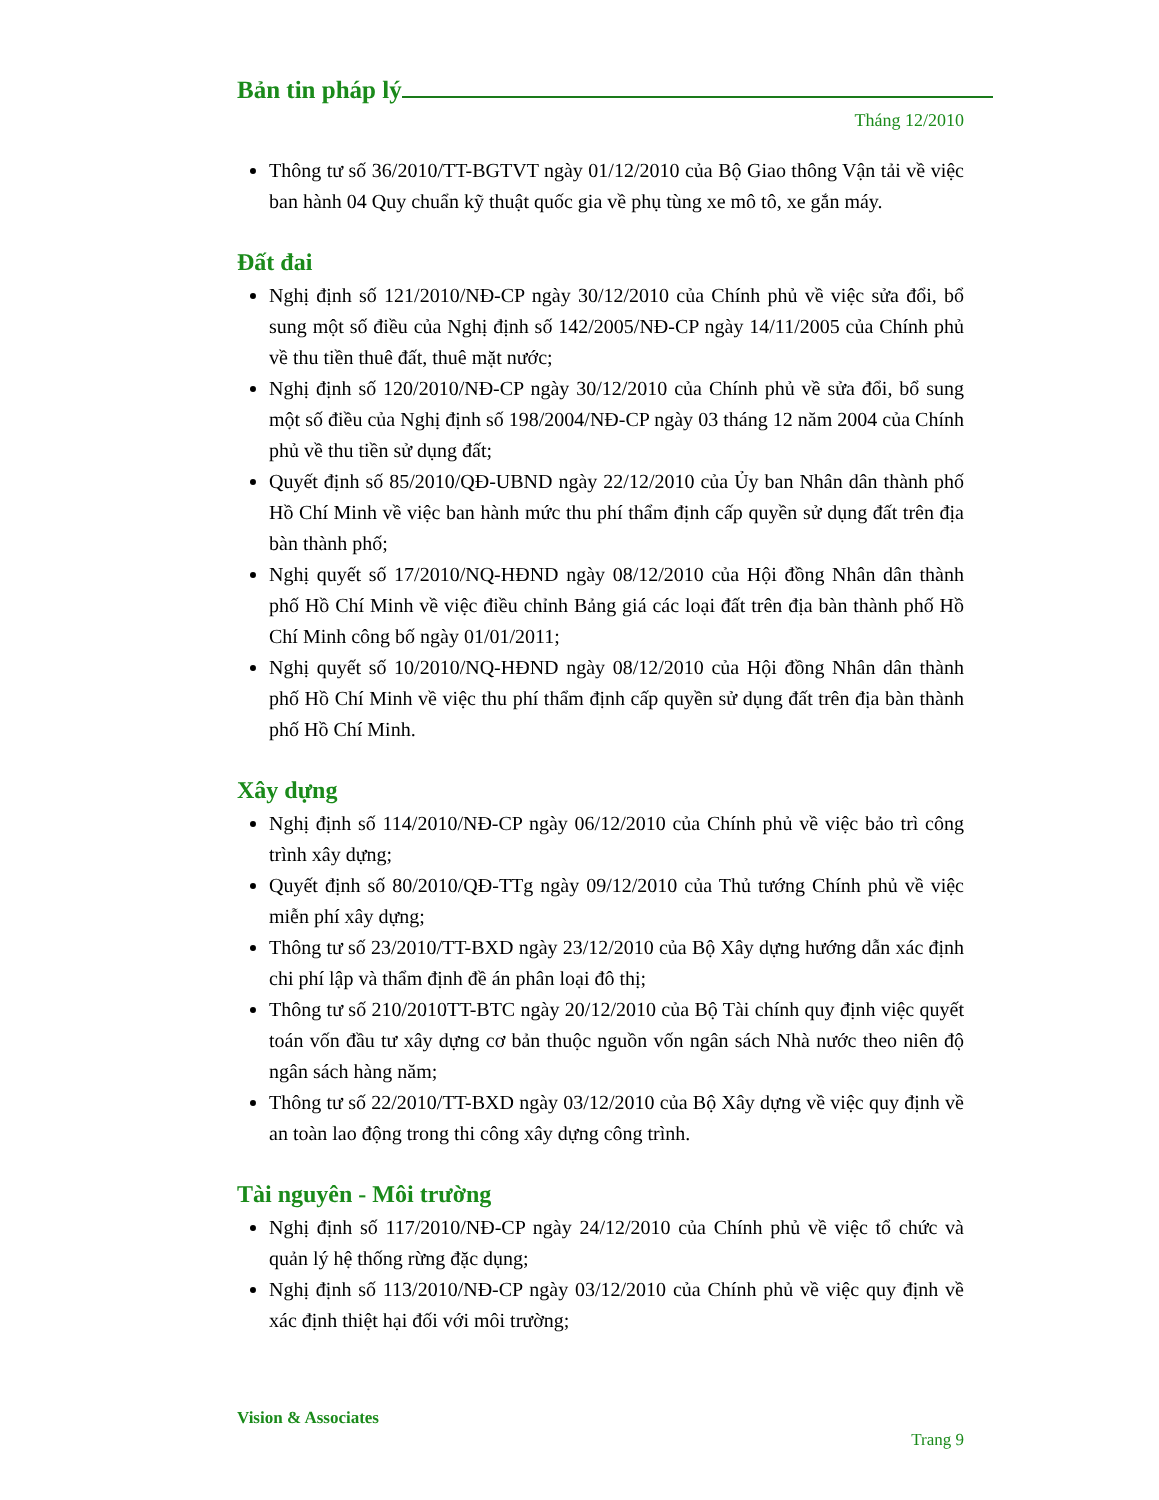Bản tin pháp lý
Tháng 12/2010
Thông tư số 36/2010/TT-BGTVT ngày 01/12/2010 của Bộ Giao thông Vận tải về việc ban hành 04 Quy chuẩn kỹ thuật quốc gia về phụ tùng xe mô tô, xe gắn máy.
Đất đai
Nghị định số 121/2010/NĐ-CP ngày 30/12/2010 của Chính phủ về việc sửa đổi, bổ sung một số điều của Nghị định số 142/2005/NĐ-CP ngày 14/11/2005 của Chính phủ về thu tiền thuê đất, thuê mặt nước;
Nghị định số 120/2010/NĐ-CP ngày 30/12/2010 của Chính phủ về sửa đổi, bổ sung một số điều của Nghị định số 198/2004/NĐ-CP ngày 03 tháng 12 năm 2004 của Chính phủ về thu tiền sử dụng đất;
Quyết định số 85/2010/QĐ-UBND ngày 22/12/2010 của Ủy ban Nhân dân thành phố Hồ Chí Minh về việc ban hành mức thu phí thẩm định cấp quyền sử dụng đất trên địa bàn thành phố;
Nghị quyết số 17/2010/NQ-HĐND ngày 08/12/2010 của Hội đồng Nhân dân thành phố Hồ Chí Minh về việc điều chỉnh Bảng giá các loại đất trên địa bàn thành phố Hồ Chí Minh công bố ngày 01/01/2011;
Nghị quyết số 10/2010/NQ-HĐND ngày 08/12/2010 của Hội đồng Nhân dân thành phố Hồ Chí Minh về việc thu phí thẩm định cấp quyền sử dụng đất trên địa bàn thành phố Hồ Chí Minh.
Xây dựng
Nghị định số 114/2010/NĐ-CP ngày 06/12/2010 của Chính phủ về việc bảo trì công trình xây dựng;
Quyết định số 80/2010/QĐ-TTg ngày 09/12/2010 của Thủ tướng Chính phủ về việc miễn phí xây dựng;
Thông tư số 23/2010/TT-BXD ngày 23/12/2010 của Bộ Xây dựng hướng dẫn xác định chi phí lập và thẩm định đề án phân loại đô thị;
Thông tư số 210/2010TT-BTC ngày 20/12/2010 của Bộ Tài chính quy định việc quyết toán vốn đầu tư xây dựng cơ bản thuộc nguồn vốn ngân sách Nhà nước theo niên độ ngân sách hàng năm;
Thông tư số 22/2010/TT-BXD ngày 03/12/2010 của Bộ Xây dựng về việc quy định về an toàn lao động trong thi công xây dựng công trình.
Tài nguyên - Môi trường
Nghị định số 117/2010/NĐ-CP ngày 24/12/2010 của Chính phủ về việc tổ chức và quản lý hệ thống rừng đặc dụng;
Nghị định số 113/2010/NĐ-CP ngày 03/12/2010 của Chính phủ về việc quy định về xác định thiệt hại đối với môi trường;
Vision & Associates
Trang 9